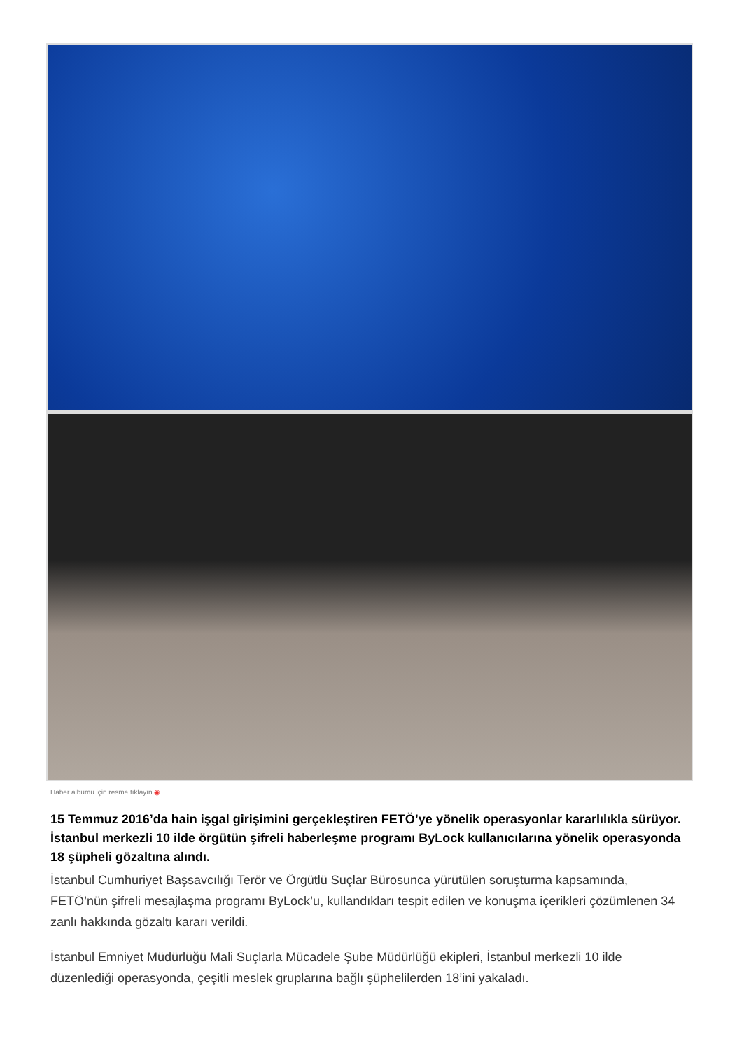Haber albümü için resme tıklayın ◉
15 Temmuz 2016’da hain işgal girişimini gerçekleştiren FETÖ’ye yönelik operasyonlar kararlılıkla sürüyor. İstanbul merkezli 10 ilde örgütün şifreli haberleşme programı ByLock kullanıcılarına yönelik operasyonda 18 şüpheli gözaltına alındı.
İstanbul Cumhuriyet Başsavcılığı Terör ve Örgütlü Suçlar Bürosunca yürütülen soruşturma kapsamında, FETÖ’nün şifreli mesajlaşma programı ByLock’u, kullandıkları tespit edilen ve konuşma içerikleri çözümlenen 34 zanlı hakkında gözaltı kararı verildi.
İstanbul Emniyet Müdürlüğü Mali Suçlarla Mücadele Şube Müdürlüğü ekipleri, İstanbul merkezli 10 ilde düzenlediği operasyonda, çeşitli meslek gruplarına bağlı şüphelilerden 18’ini yakaladı.